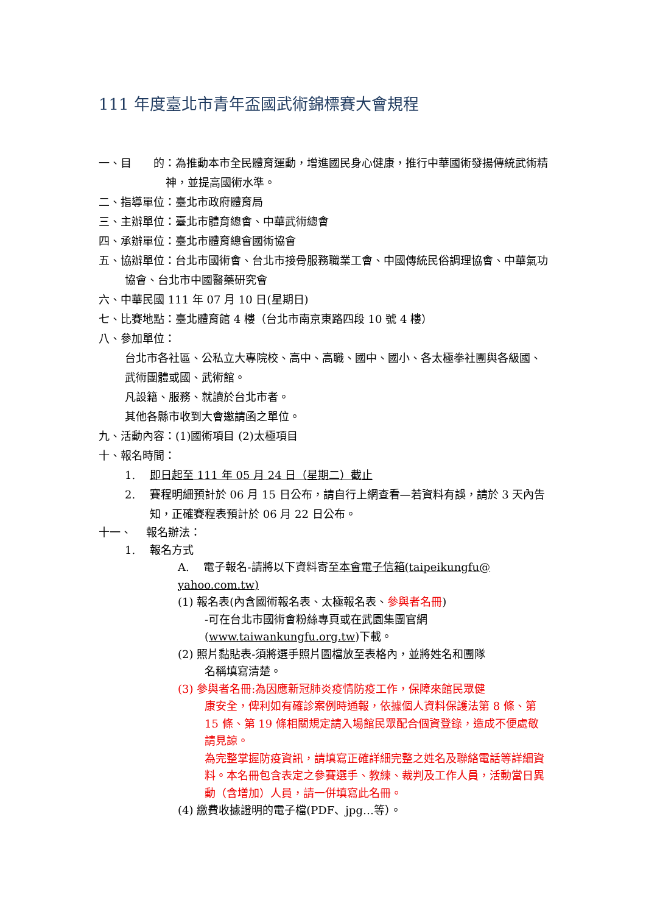111 年度臺北市青年盃國武術錦標賽大會規程
一、目　　的：為推動本市全民體育運動，增進國民身心健康，推行中華國術發揚傳統武術精神，並提高國術水準。
二、指導單位：臺北市政府體育局
三、主辦單位：臺北市體育總會、中華武術總會
四、承辦單位：臺北市體育總會國術協會
五、協辦單位：台北市國術會、台北市接骨服務職業工會、中國傳統民俗調理協會、中華氣功協會、台北市中國醫藥研究會
六、中華民國 111 年 07 月 10 日(星期日)
七、比賽地點：臺北體育館 4 樓（台北市南京東路四段 10 號 4 樓）
八、參加單位：
台北市各社區、公私立大專院校、高中、高職、國中、國小、各太極拳社團與各級國、武術團體或國、武術館。
凡設籍、服務、就讀於台北市者。
其他各縣市收到大會邀請函之單位。
九、活動內容：(1)國術項目 (2)太極項目
十、報名時間：
1.　 即日起至 111 年 05 月 24 日（星期二）截止
2.　 賽程明細預計於 06 月 15 日公布，請自行上網查看—若資料有誤，請於 3 天內告知，正確賽程表預計於 06 月 22 日公布。
十一、　 報名辦法：
1.　 報名方式
A.　 電子報名-請將以下資料寄至本會電子信箱(taipeikungfu@ yahoo.com.tw)
(1) 報名表(內含國術報名表、太極報名表、參與者名冊)
-可在台北市國術會粉絲專頁或在武園集團官網 (www.taiwankungfu.org.tw)下載。
(2) 照片黏貼表-須將選手照片圖檔放至表格內，並將姓名和團隊
名稱填寫清楚。
(3) 參與者名冊:為因應新冠肺炎疫情防疫工作，保障來館民眾健
康安全，俾利如有確診案例時通報，依據個人資料保護法第 8 條、第 15 條、第 19 條相關規定請入場館民眾配合個資登錄，造成不便處敬請見諒。
為完整掌握防疫資訊，請填寫正確詳細完整之姓名及聯絡電話等詳細資料。本名冊包含表定之參賽選手、教練、裁判及工作人員，活動當日異動（含增加）人員，請一併填寫此名冊。
(4) 繳費收據證明的電子檔(PDF、jpg…等）。